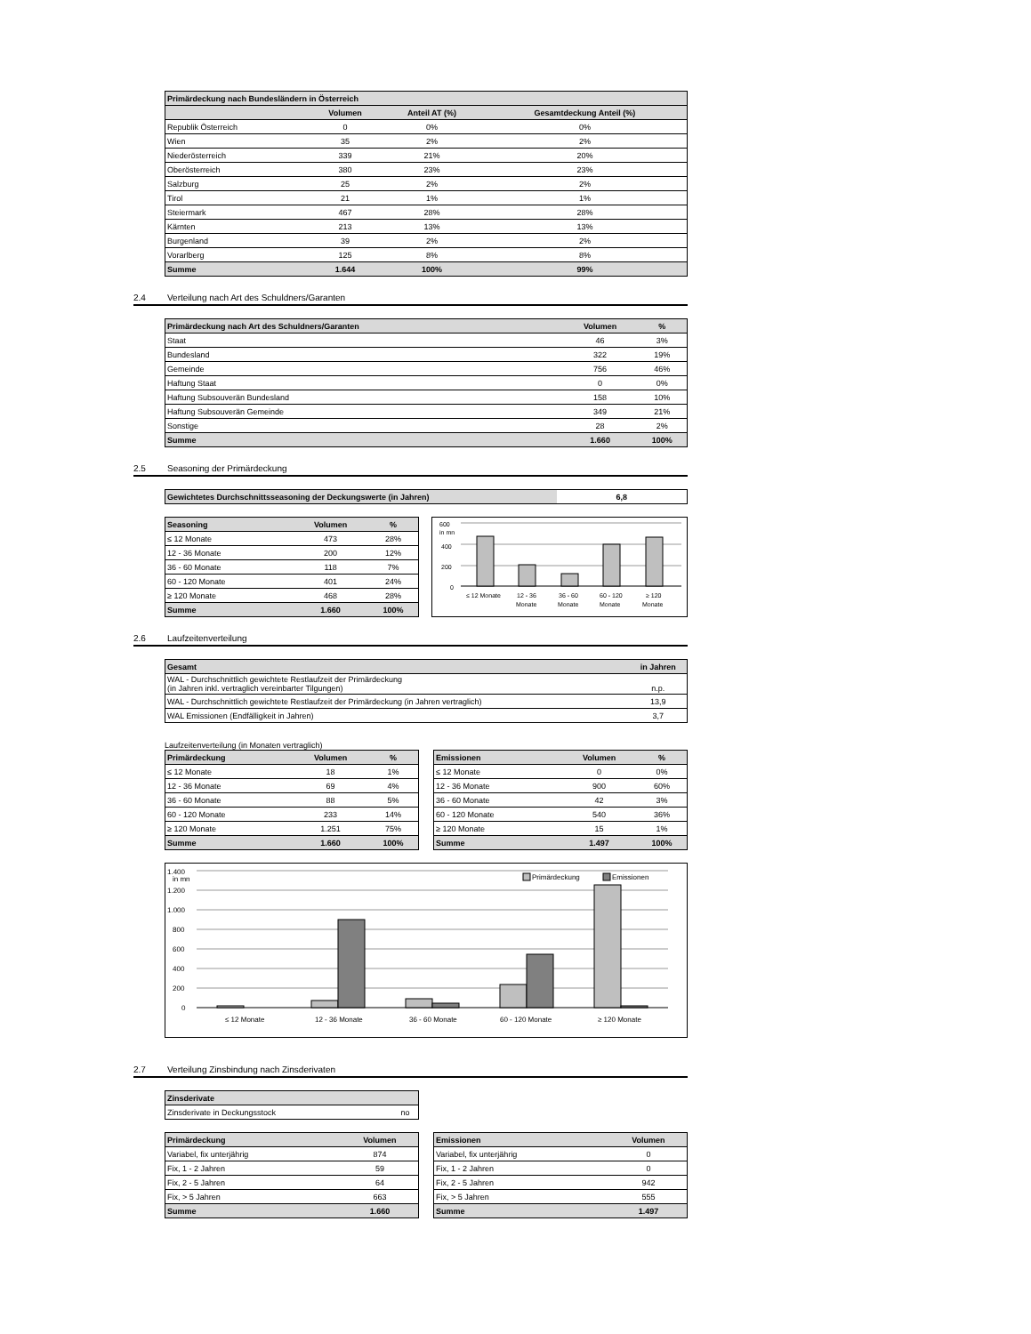| Primärdeckung nach Bundesländern in Österreich | | | |
| --- | --- | --- | --- |
| | Volumen | Anteil AT (%) | Gesamtdeckung Anteil (%) |
| Republik Österreich | 0 | 0% | 0% |
| Wien | 35 | 2% | 2% |
| Niederösterreich | 339 | 21% | 20% |
| Oberösterreich | 380 | 23% | 23% |
| Salzburg | 25 | 2% | 2% |
| Tirol | 21 | 1% | 1% |
| Steiermark | 467 | 28% | 28% |
| Kärnten | 213 | 13% | 13% |
| Burgenland | 39 | 2% | 2% |
| Vorarlberg | 125 | 8% | 8% |
| Summe | 1.644 | 100% | 99% |
2.4 Verteilung nach Art des Schuldners/Garanten
| Primärdeckung nach Art des Schuldners/Garanten | Volumen | % |
| --- | --- | --- |
| Staat | 46 | 3% |
| Bundesland | 322 | 19% |
| Gemeinde | 756 | 46% |
| Haftung Staat | 0 | 0% |
| Haftung Subsouverän Bundesland | 158 | 10% |
| Haftung Subsouverän Gemeinde | 349 | 21% |
| Sonstige | 28 | 2% |
| Summe | 1.660 | 100% |
2.5 Seasoning der Primärdeckung
| Gewichtetes Durchschnittsseasoning der Deckungswerte (in Jahren) | 6,8 |
| Seasoning | Volumen | % |
| --- | --- | --- |
| ≤ 12 Monate | 473 | 28% |
| 12 - 36 Monate | 200 | 12% |
| 36 - 60 Monate | 118 | 7% |
| 60 - 120 Monate | 401 | 24% |
| ≥ 120 Monate | 468 | 28% |
| Summe | 1.660 | 100% |
600
in mn
400
200
0
≤ 12 Monate
12 - 36
Monate
36 - 60
Monate
60 - 120
Monate
≥ 120
Monate
2.6 Laufzeitenverteilung
| Gesamt | in Jahren |
| --- | --- |
| WAL - Durchschnittlich gewichtete Restlaufzeit der Primärdeckung (in Jahren inkl. vertraglich vereinbarter Tilgungen) | n.p. |
| WAL - Durchschnittlich gewichtete Restlaufzeit der Primärdeckung (in Jahren vertraglich) | 13,9 |
| WAL Emissionen (Endfälligkeit in Jahren) | 3,7 |
Laufzeitenverteilung (in Monaten vertraglich)
| Primärdeckung | Volumen | % |
| --- | --- | --- |
| ≤ 12 Monate | 18 | 1% |
| 12 - 36 Monate | 69 | 4% |
| 36 - 60 Monate | 88 | 5% |
| 60 - 120 Monate | 233 | 14% |
| ≥ 120 Monate | 1.251 | 75% |
| Summe | 1.660 | 100% |
| Emissionen | Volumen | % |
| --- | --- | --- |
| ≤ 12 Monate | 0 | 0% |
| 12 - 36 Monate | 900 | 60% |
| 36 - 60 Monate | 42 | 3% |
| 60 - 120 Monate | 540 | 36% |
| ≥ 120 Monate | 15 | 1% |
| Summe | 1.497 | 100% |
1.400
in mn
1.200
1.000
800
600
400
200
0
Primärdeckung
Emissionen
≤ 12 Monate
12 - 36 Monate
36 - 60 Monate
60 - 120 Monate
≥ 120 Monate
2.7 Verteilung Zinsbindung nach Zinsderivaten
| Zinsderivate | |
| --- | --- |
| Zinsderivate in Deckungsstock | no |
| Primärdeckung | Volumen |
| --- | --- |
| Variabel, fix unterjährig | 874 |
| Fix, 1 - 2 Jahren | 59 |
| Fix, 2 - 5 Jahren | 64 |
| Fix, > 5 Jahren | 663 |
| Summe | 1.660 |
| Emissionen | Volumen |
| --- | --- |
| Variabel, fix unterjährig | 0 |
| Fix, 1 - 2 Jahren | 0 |
| Fix, 2 - 5 Jahren | 942 |
| Fix, > 5 Jahren | 555 |
| Summe | 1.497 |